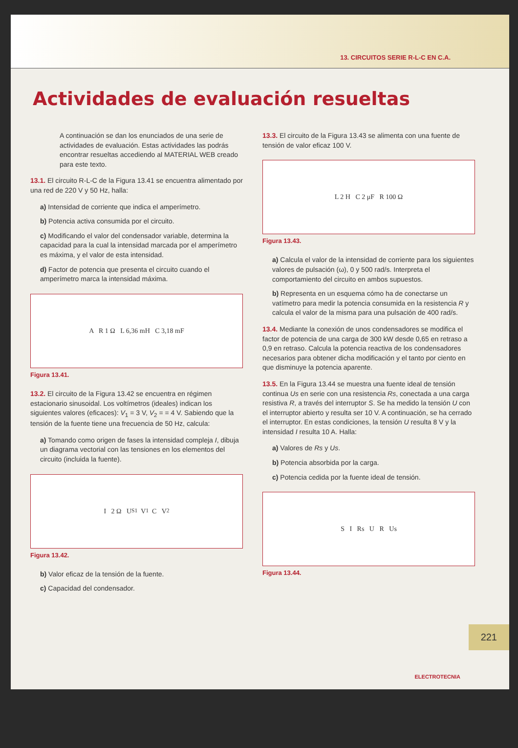13. CIRCUITOS SERIE R-L-C EN C.A.
Actividades de evaluación resueltas
A continuación se dan los enunciados de una serie de actividades de evaluación. Estas actividades las podrás encontrar resueltas accediendo al MATERIAL WEB creado para este texto.
13.1. El circuito R-L-C de la Figura 13.41 se encuentra alimentado por una red de 220 V y 50 Hz, halla:
a) Intensidad de corriente que indica el amperímetro.
b) Potencia activa consumida por el circuito.
c) Modificando el valor del condensador variable, determina la capacidad para la cual la intensidad marcada por el amperímetro es máxima, y el valor de esta intensidad.
d) Factor de potencia que presenta el circuito cuando el amperímetro marca la intensidad máxima.
A R 1 Ω L 6,36 mH C 3,18 mF
Figura 13.41.
13.2. El circuito de la Figura 13.42 se encuentra en régimen estacionario sinusoidal. Los voltímetros (ideales) indican los siguientes valores (eficaces): V<sub>1</sub> = 3 V, V<sub>2</sub> = = 4 V. Sabiendo que la tensión de la fuente tiene una frecuencia de 50 Hz, calcula:
a) Tomando como origen de fases la intensidad compleja I, dibuja un diagrama vectorial con las tensiones en los elementos del circuito (incluida la fuente).
I 2 Ω U<sub>S1</sub> V<sub>1</sub> C V<sub>2</sub>
Figura 13.42.
b) Valor eficaz de la tensión de la fuente.
c) Capacidad del condensador.
13.3. El circuito de la Figura 13.43 se alimenta con una fuente de tensión de valor eficaz 100 V.
L 2 H C 2 μF R 100 Ω
Figura 13.43.
a) Calcula el valor de la intensidad de corriente para los siguientes valores de pulsación (ω), 0 y 500 rad/s. Interpreta el comportamiento del circuito en ambos supuestos.
b) Representa en un esquema cómo ha de conectarse un vatímetro para medir la potencia consumida en la resistencia R y calcula el valor de la misma para una pulsación de 400 rad/s.
13.4. Mediante la conexión de unos condensadores se modifica el factor de potencia de una carga de 300 kW desde 0,65 en retraso a 0,9 en retraso. Calcula la potencia reactiva de los condensadores necesarios para obtener dicha modificación y el tanto por ciento en que disminuye la potencia aparente.
13.5. En la Figura 13.44 se muestra una fuente ideal de tensión continua Us en serie con una resistencia Rs, conectada a una carga resistiva R, a través del interruptor S. Se ha medido la tensión U con el interruptor abierto y resulta ser 10 V. A continuación, se ha cerrado el interruptor. En estas condiciones, la tensión U resulta 8 V y la intensidad I resulta 10 A. Halla:
a) Valores de Rs y Us.
b) Potencia absorbida por la carga.
c) Potencia cedida por la fuente ideal de tensión.
S I Rs U R Us
Figura 13.44.
221
ELECTROTECNIA